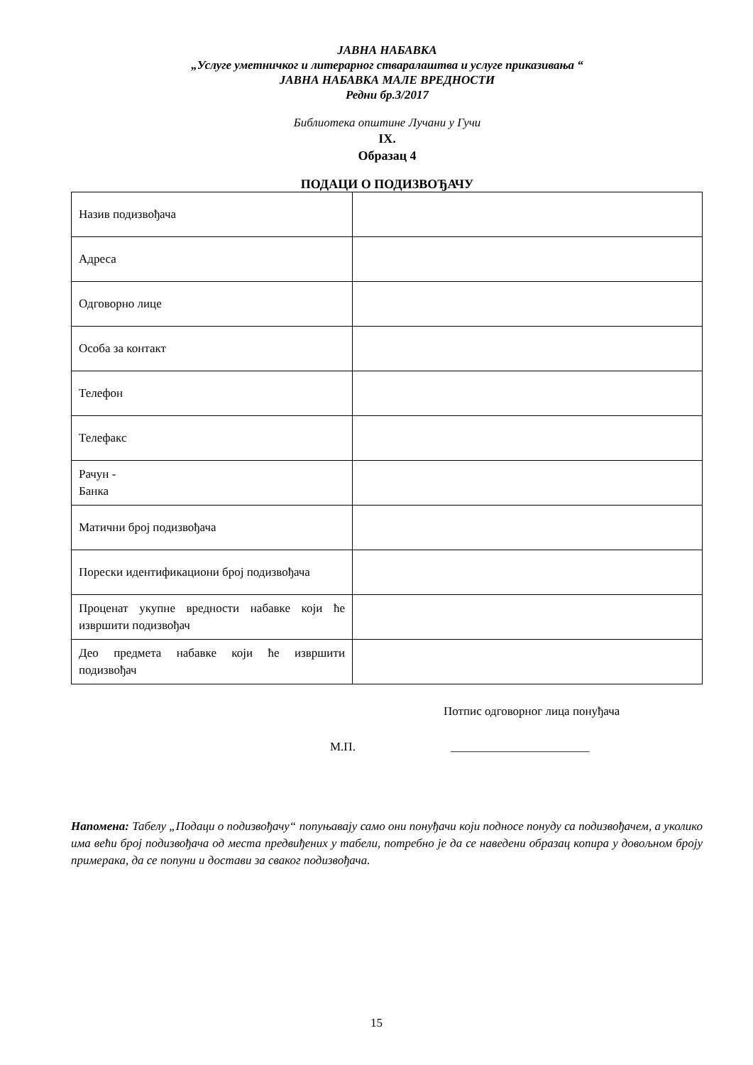ЈАВНА НАБАВКА
„Услуге уметничког и литерарног стваралаштва и услуге приказивања “
ЈАВНА НАБАВКА МАЛЕ ВРЕДНОСТИ
Редни бр.3/2017
Библиотека општине Лучани у Гучи
IX.
Образац 4
ПОДАЦИ О ПОДИЗВОЂАЧУ
| Назив подизвођача | |
| Адреса | |
| Одговорно лице | |
| Особа за контакт | |
| Телефон | |
| Телефакс | |
| Рачун - Банка | |
| Матични број подизвођача | |
| Порески идентификациони број подизвођача | |
| Проценат укупне вредности набавке који ће извршити подизвођач | |
| Део предмета набавке који ће извршити подизвођач | |
Потпис одговорног лица понуђача
М.П. _______________________
Напомена: Табелу „Подаци о подизвођачу“ попуњавају само они понуђачи који подносе понуду са подизвођачем, а уколико има већи број подизвођача од места предвиђених у табели, потребно је да се наведени образац копира у довољном броју примерака, да се попуни и достави за сваког подизвођача.
15